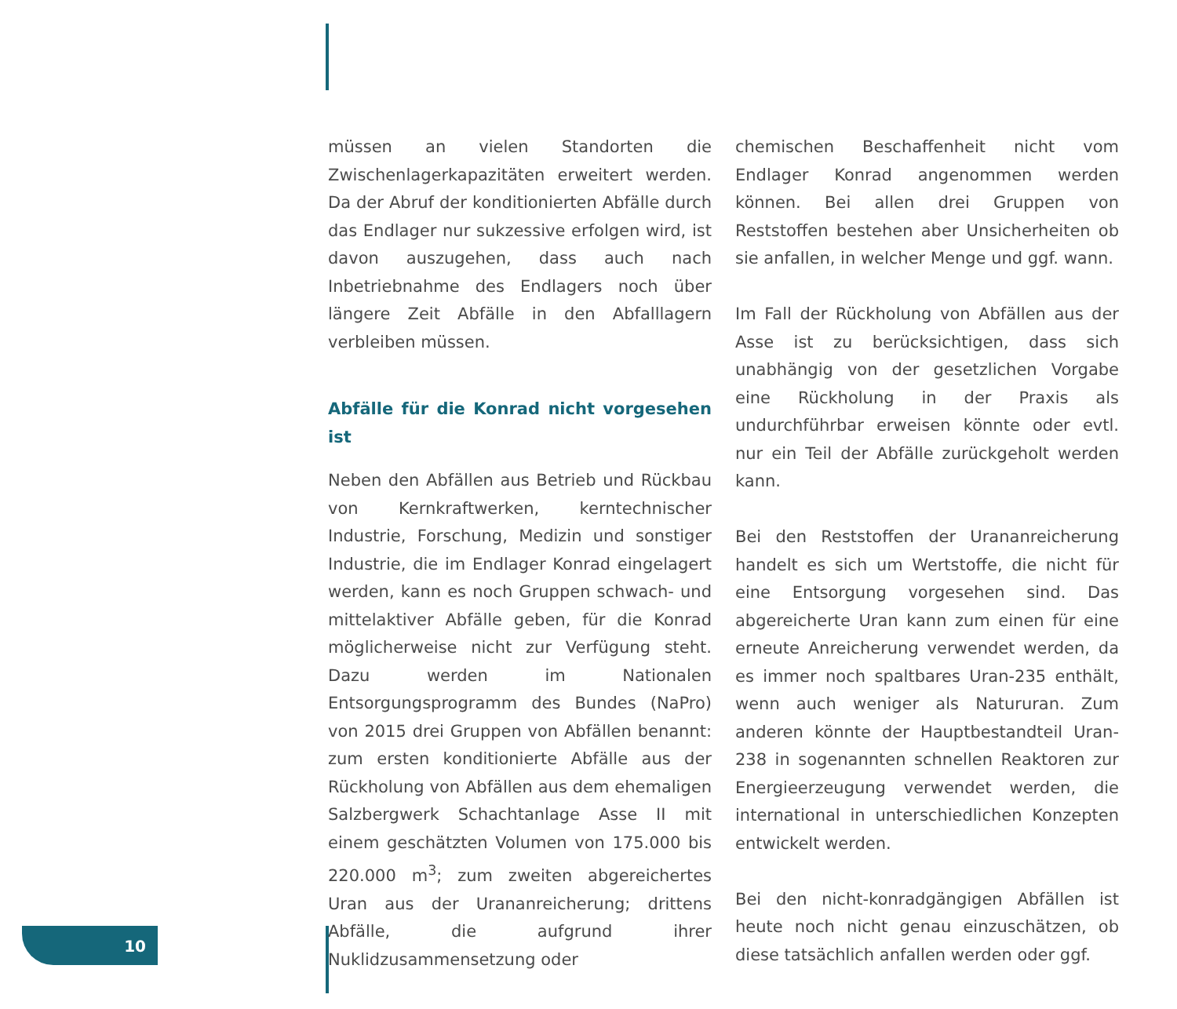müssen an vielen Standorten die Zwischenlagerkapazitäten erweitert werden. Da der Abruf der konditionierten Abfälle durch das Endlager nur sukzessive erfolgen wird, ist davon auszugehen, dass auch nach Inbetriebnahme des Endlagers noch über längere Zeit Abfälle in den Abfalllagern verbleiben müssen.
Abfälle für die Konrad nicht vorgesehen ist
Neben den Abfällen aus Betrieb und Rückbau von Kernkraftwerken, kerntechnischer Industrie, Forschung, Medizin und sonstiger Industrie, die im Endlager Konrad eingelagert werden, kann es noch Gruppen schwach- und mittelaktiver Abfälle geben, für die Konrad möglicherweise nicht zur Verfügung steht. Dazu werden im Nationalen Entsorgungsprogramm des Bundes (NaPro) von 2015 drei Gruppen von Abfällen benannt: zum ersten konditionierte Abfälle aus der Rückholung von Abfällen aus dem ehemaligen Salzbergwerk Schachtanlage Asse II mit einem geschätzten Volumen von 175.000 bis 220.000 m<sup>3</sup>; zum zweiten abgereichertes Uran aus der Urananreicherung; drittens Abfälle, die aufgrund ihrer Nuklidzusammensetzung oder
chemischen Beschaffenheit nicht vom Endlager Konrad angenommen werden können. Bei allen drei Gruppen von Reststoffen bestehen aber Unsicherheiten ob sie anfallen, in welcher Menge und ggf. wann.
Im Fall der Rückholung von Abfällen aus der Asse ist zu berücksichtigen, dass sich unabhängig von der gesetzlichen Vorgabe eine Rückholung in der Praxis als undurchführbar erweisen könnte oder evtl. nur ein Teil der Abfälle zurückgeholt werden kann.
Bei den Reststoffen der Urananreicherung handelt es sich um Wertstoffe, die nicht für eine Entsorgung vorgesehen sind. Das abgereicherte Uran kann zum einen für eine erneute Anreicherung verwendet werden, da es immer noch spaltbares Uran-235 enthält, wenn auch weniger als Natururan. Zum anderen könnte der Hauptbestandteil Uran-238 in sogenannten schnellen Reaktoren zur Energieerzeugung verwendet werden, die international in unterschiedlichen Konzepten entwickelt werden.
Bei den nicht-konradgängigen Abfällen ist heute noch nicht genau einzuschätzen, ob diese tatsächlich anfallen werden oder ggf.
10